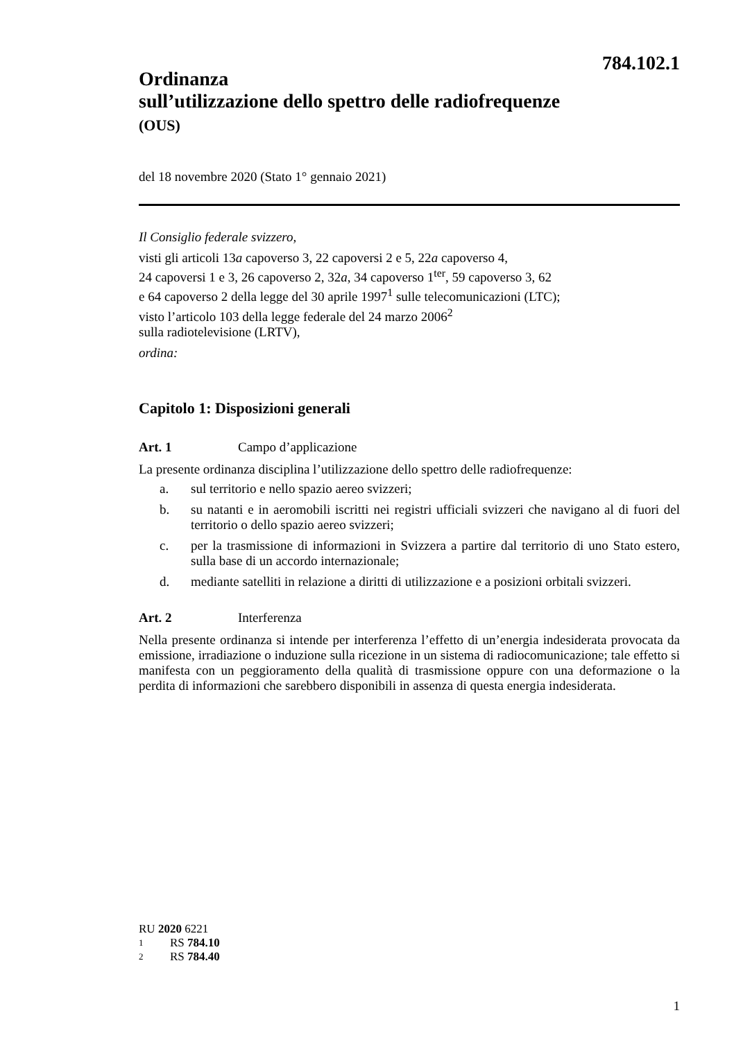784.102.1
Ordinanza
sull’utilizzazione dello spettro delle radiofrequenze
(OUS)
del 18 novembre 2020 (Stato 1° gennaio 2021)
Il Consiglio federale svizzero,
visti gli articoli 13a capoverso 3, 22 capoversi 2 e 5, 22a capoverso 4,
24 capoversi 1 e 3, 26 capoverso 2, 32a, 34 capoverso 1<sup>ter</sup>, 59 capoverso 3, 62
e 64 capoverso 2 della legge del 30 aprile 1997<sup>1</sup> sulle telecomunicazioni (LTC);
visto l’articolo 103 della legge federale del 24 marzo 2006<sup>2</sup>
sulla radiotelevisione (LRTV),
ordina:
Capitolo 1: Disposizioni generali
Art. 1 Campo d’applicazione
La presente ordinanza disciplina l’utilizzazione dello spettro delle radiofrequenze:
a. sul territorio e nello spazio aereo svizzeri;
b. su natanti e in aeromobili iscritti nei registri ufficiali svizzeri che navigano al di fuori del territorio o dello spazio aereo svizzeri;
c. per la trasmissione di informazioni in Svizzera a partire dal territorio di uno Stato estero, sulla base di un accordo internazionale;
d. mediante satelliti in relazione a diritti di utilizzazione e a posizioni orbitali svizzeri.
Art. 2 Interferenza
Nella presente ordinanza si intende per interferenza l’effetto di un’energia indesiderata provocata da emissione, irradiazione o induzione sulla ricezione in un sistema di radiocomunicazione; tale effetto si manifesta con un peggioramento della qualità di trasmissione oppure con una deformazione o la perdita di informazioni che sarebbero disponibili in assenza di questa energia indesiderata.
RU 2020 6221
1 RS 784.10
2 RS 784.40
1